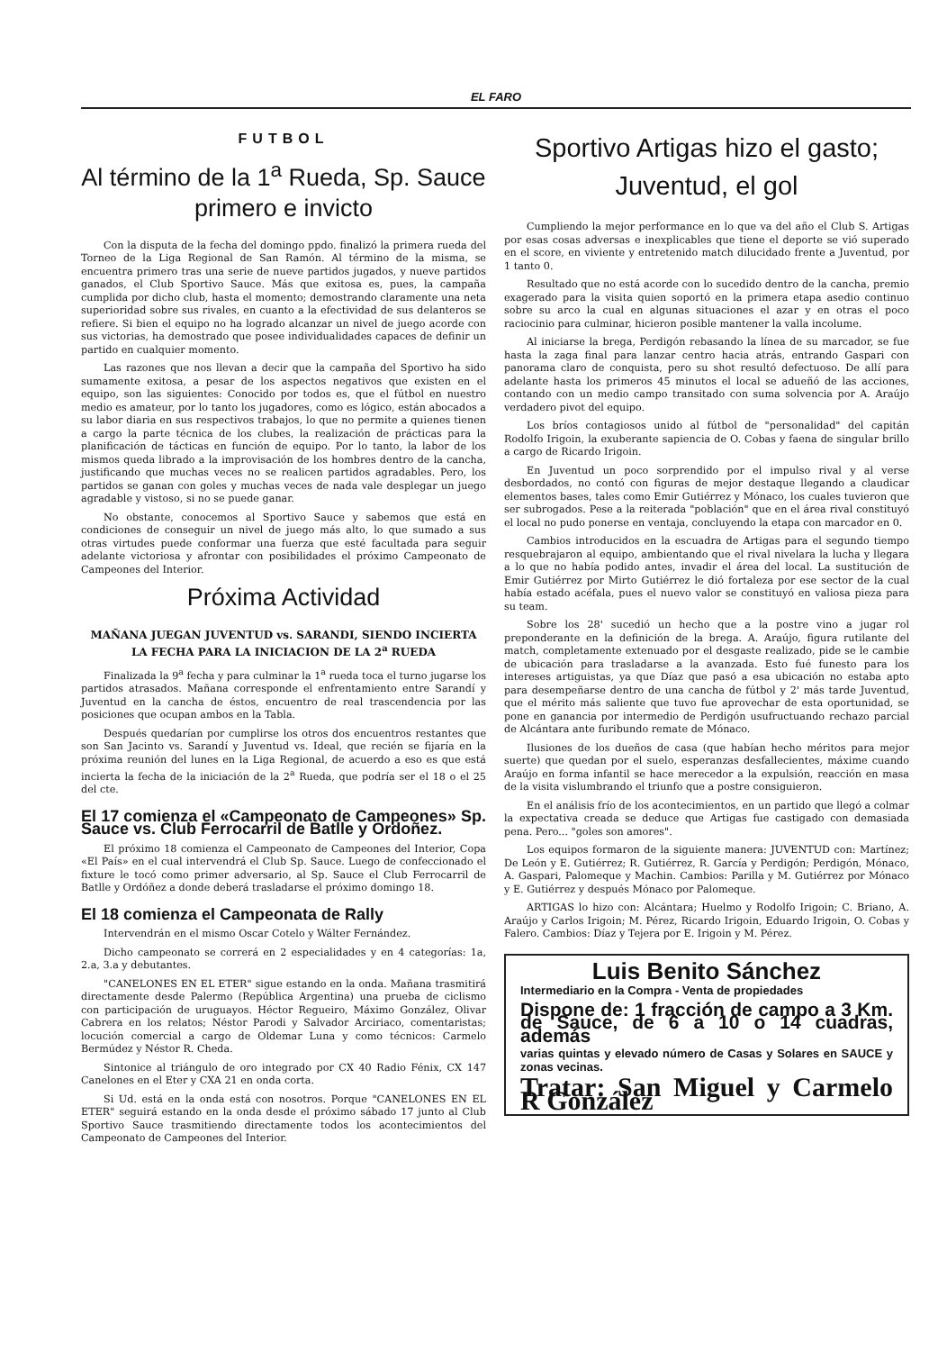EL FARO
FUTBOL
Al término de la 1<sup>a</sup> Rueda, Sp. Sauce primero e invicto
Con la disputa de la fecha del domingo ppdo. finalizó la primera rueda del Torneo de la Liga Regional de San Ramón. Al término de la misma, se encuentra primero tras una serie de nueve partidos jugados, y nueve partidos ganados, el Club Sportivo Sauce. Más que exitosa es, pues, la campaña cumplida por dicho club, hasta el momento; demostrando claramente una neta superioridad sobre sus rivales, en cuanto a la efectividad de sus delanteros se refiere. Si bien el equipo no ha logrado alcanzar un nivel de juego acorde con sus victorias, ha demostrado que posee individualidades capaces de definir un partido en cualquier momento.
Las razones que nos llevan a decir que la campaña del Sportivo ha sido sumamente exitosa, a pesar de los aspectos negativos que existen en el equipo, son las siguientes: Conocido por todos es, que el fútbol en nuestro medio es amateur, por lo tanto los jugadores, como es lógico, están abocados a su labor diaria en sus respectivos trabajos, lo que no permite a quienes tienen a cargo la parte técnica de los clubes, la realización de prácticas para la planificación de tácticas en función de equipo. Por lo tanto, la labor de los mismos queda librado a la improvisación de los hombres dentro de la cancha, justificando que muchas veces no se realicen partidos agradables. Pero, los partidos se ganan con goles y muchas veces de nada vale desplegar un juego agradable y vistoso, si no se puede ganar.
No obstante, conocemos al Sportivo Sauce y sabemos que está en condiciones de conseguir un nivel de juego más alto, lo que sumado a sus otras virtudes puede conformar una fuerza que esté facultada para seguir adelante victoriosa y afrontar con posibilidades el próximo Campeonato de Campeones del Interior.
Próxima Actividad
MAÑANA JUEGAN JUVENTUD vs. SARANDI, SIENDO INCIERTA LA FECHA PARA LA INICIACION DE LA 2<sup>a</sup> RUEDA
Finalizada la 9<sup>a</sup> fecha y para culminar la 1<sup>a</sup> rueda toca el turno jugarse los partidos atrasados. Mañana corresponde el enfrentamiento entre Sarandí y Juventud en la cancha de éstos, encuentro de real trascendencia por las posiciones que ocupan ambos en la Tabla.
Después quedarían por cumplirse los otros dos encuentros restantes que son San Jacinto vs. Sarandí y Juventud vs. Ideal, que recién se fijaría en la próxima reunión del lunes en la Liga Regional, de acuerdo a eso es que está incierta la fecha de la iniciación de la 2<sup>a</sup> Rueda, que podría ser el 18 o el 25 del cte.
El 17 comienza el «Campeonato de Campeones» Sp. Sauce vs. Club Ferrocarril de Batlle y Ordoñez.
El próximo 18 comienza el Campeonato de Campeones del Interior, Copa «El País» en el cual intervendrá el Club Sp. Sauce. Luego de confeccionado el fixture le tocó como primer adversario, al Sp. Sauce el Club Ferrocarril de Batlle y Ordóñez a donde deberá trasladarse el próximo domingo 18.
El 18 comienza el Campeonata de Rally
Intervendrán en el mismo Oscar Cotelo y Wálter Fernández.
Dicho campeonato se correrá en 2 especialidades y en 4 categorías: 1a, 2.a, 3.a y debutantes.
"CANELONES EN EL ETER" sigue estando en la onda. Mañana trasmitirá directamente desde Palermo (República Argentina) una prueba de ciclismo con participación de uruguayos. Héctor Regueiro, Máximo González, Olivar Cabrera en los relatos; Néstor Parodi y Salvador Arciriaco, comentaristas; locución comercial a cargo de Oldemar Luna y como técnicos: Carmelo Bermúdez y Néstor R. Cheda.
Sintonice al triángulo de oro integrado por CX 40 Radio Fénix, CX 147 Canelones en el Eter y CXA 21 en onda corta.
Si Ud. está en la onda está con nosotros. Porque "CANELONES EN EL ETER" seguirá estando en la onda desde el próximo sábado 17 junto al Club Sportivo Sauce trasmitiendo directamente todos los acontecimientos del Campeonato de Campeones del Interior.
Sportivo Artigas hizo el gasto; Juventud, el gol
Cumpliendo la mejor performance en lo que va del año el Club S. Artigas por esas cosas adversas e inexplicables que tiene el deporte se vió superado en el score, en viviente y entretenido match dilucidado frente a Juventud, por 1 tanto 0.
Resultado que no está acorde con lo sucedido dentro de la cancha, premio exagerado para la visita quien soportó en la primera etapa asedio continuo sobre su arco la cual en algunas situaciones el azar y en otras el poco raciocinio para culminar, hicieron posible mantener la valla incolume.
Al iniciarse la brega, Perdigón rebasando la línea de su marcador, se fue hasta la zaga final para lanzar centro hacia atrás, entrando Gaspari con panorama claro de conquista, pero su shot resultó defectuoso. De allí para adelante hasta los primeros 45 minutos el local se adueñó de las acciones, contando con un medio campo transitado con suma solvencia por A. Araújo verdadero pivot del equipo.
Los bríos contagiosos unido al fútbol de "personalidad" del capitán Rodolfo Irigoin, la exuberante sapiencia de O. Cobas y faena de singular brillo a cargo de Ricardo Irigoin.
En Juventud un poco sorprendido por el impulso rival y al verse desbordados, no contó con figuras de mejor destaque llegando a claudicar elementos bases, tales como Emir Gutiérrez y Mónaco, los cuales tuvieron que ser subrogados. Pese a la reiterada "población" que en el área rival constituyó el local no pudo ponerse en ventaja, concluyendo la etapa con marcador en 0.
Cambios introducidos en la escuadra de Artigas para el segundo tiempo resquebrajaron al equipo, ambientando que el rival nivelara la lucha y llegara a lo que no había podido antes, invadir el área del local. La sustitución de Emir Gutiérrez por Mirto Gutiérrez le dió fortaleza por ese sector de la cual había estado acéfala, pues el nuevo valor se constituyó en valiosa pieza para su team.
Sobre los 28' sucedió un hecho que a la postre vino a jugar rol preponderante en la definición de la brega. A. Araújo, figura rutilante del match, completamente extenuado por el desgaste realizado, pide se le cambie de ubicación para trasladarse a la avanzada. Esto fué funesto para los intereses artiguistas, ya que Díaz que pasó a esa ubicación no estaba apto para desempeñarse dentro de una cancha de fútbol y 2' más tarde Juventud, que el mérito más saliente que tuvo fue aprovechar de esta oportunidad, se pone en ganancia por intermedio de Perdigón usufructuando rechazo parcial de Alcántara ante furibundo remate de Mónaco.
Ilusiones de los dueños de casa (que habían hecho méritos para mejor suerte) que quedan por el suelo, esperanzas desfallecientes, máxime cuando Araújo en forma infantil se hace merecedor a la expulsión, reacción en masa de la visita vislumbrando el triunfo que a postre consiguieron.
En el análisis frío de los acontecimientos, en un partido que llegó a colmar la expectativa creada se deduce que Artigas fue castigado con demasiada pena. Pero... "goles son amores".
Los equipos formaron de la siguiente manera: JUVENTUD con: Martínez; De León y E. Gutiérrez; R. Gutiérrez, R. García y Perdigón; Perdigón, Mónaco, A. Gaspari, Palomeque y Machin. Cambios: Parilla y M. Gutiérrez por Mónaco y E. Gutiérrez y después Mónaco por Palomeque.
ARTIGAS lo hizo con: Alcántara; Huelmo y Rodolfo Irigoin; C. Briano, A. Araújo y Carlos Irigoin; M. Pérez, Ricardo Irigoin, Eduardo Irigoin, O. Cobas y Falero. Cambios: Díaz y Tejera por E. Irigoin y M. Pérez.
Luis Benito Sánchez
Intermediario en la Compra - Venta de propiedades
Dispone de: 1 fracción de campo a 3 Km. de Sauce, de 6 a 10 o 14 cuadras, además
varias quintas y elevado número de Casas y Solares en SAUCE y zonas vecinas.
Tratar: San Miguel y Carmelo R González